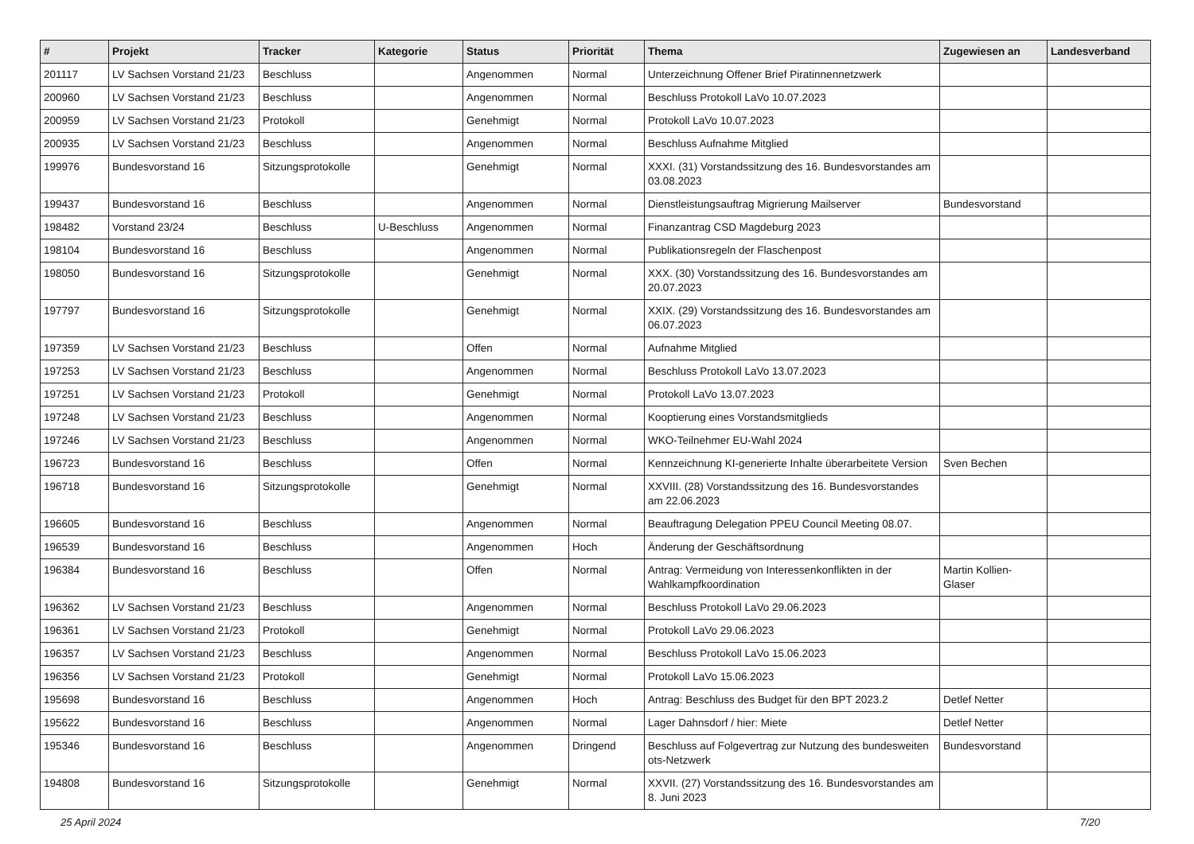| # | Projekt | Tracker | Kategorie | Status | Priorität | Thema | Zugewiesen an | Landesverband |
| --- | --- | --- | --- | --- | --- | --- | --- | --- |
| 201117 | LV Sachsen Vorstand 21/23 | Beschluss | | Angenommen | Normal | Unterzeichnung Offener Brief Piratinnennetzwerk | | |
| 200960 | LV Sachsen Vorstand 21/23 | Beschluss | | Angenommen | Normal | Beschluss Protokoll LaVo 10.07.2023 | | |
| 200959 | LV Sachsen Vorstand 21/23 | Protokoll | | Genehmigt | Normal | Protokoll LaVo 10.07.2023 | | |
| 200935 | LV Sachsen Vorstand 21/23 | Beschluss | | Angenommen | Normal | Beschluss Aufnahme Mitglied | | |
| 199976 | Bundesvorstand 16 | Sitzungsprotokolle | | Genehmigt | Normal | XXXI. (31) Vorstandssitzung des 16. Bundesvorstandes am 03.08.2023 | | |
| 199437 | Bundesvorstand 16 | Beschluss | | Angenommen | Normal | Dienstleistungsauftrag Migrierung Mailserver | Bundesvorstand | |
| 198482 | Vorstand 23/24 | Beschluss | U-Beschluss | Angenommen | Normal | Finanzantrag CSD Magdeburg 2023 | | |
| 198104 | Bundesvorstand 16 | Beschluss | | Angenommen | Normal | Publikationsregeln der Flaschenpost | | |
| 198050 | Bundesvorstand 16 | Sitzungsprotokolle | | Genehmigt | Normal | XXX. (30) Vorstandssitzung des 16. Bundesvorstandes am 20.07.2023 | | |
| 197797 | Bundesvorstand 16 | Sitzungsprotokolle | | Genehmigt | Normal | XXIX. (29) Vorstandssitzung des 16. Bundesvorstandes am 06.07.2023 | | |
| 197359 | LV Sachsen Vorstand 21/23 | Beschluss | | Offen | Normal | Aufnahme Mitglied | | |
| 197253 | LV Sachsen Vorstand 21/23 | Beschluss | | Angenommen | Normal | Beschluss Protokoll LaVo 13.07.2023 | | |
| 197251 | LV Sachsen Vorstand 21/23 | Protokoll | | Genehmigt | Normal | Protokoll LaVo 13.07.2023 | | |
| 197248 | LV Sachsen Vorstand 21/23 | Beschluss | | Angenommen | Normal | Kooptierung eines Vorstandsmitglieds | | |
| 197246 | LV Sachsen Vorstand 21/23 | Beschluss | | Angenommen | Normal | WKO-Teilnehmer EU-Wahl 2024 | | |
| 196723 | Bundesvorstand 16 | Beschluss | | Offen | Normal | Kennzeichnung KI-generierte Inhalte überarbeitete Version | Sven Bechen | |
| 196718 | Bundesvorstand 16 | Sitzungsprotokolle | | Genehmigt | Normal | XXVIII. (28) Vorstandssitzung des 16. Bundesvorstandes am 22.06.2023 | | |
| 196605 | Bundesvorstand 16 | Beschluss | | Angenommen | Normal | Beauftragung Delegation PPEU Council Meeting 08.07. | | |
| 196539 | Bundesvorstand 16 | Beschluss | | Angenommen | Hoch | Änderung der Geschäftsordnung | | |
| 196384 | Bundesvorstand 16 | Beschluss | | Offen | Normal | Antrag: Vermeidung von Interessenkonflikten in der Wahlkampfkoordination | Martin Kollien-Glaser | |
| 196362 | LV Sachsen Vorstand 21/23 | Beschluss | | Angenommen | Normal | Beschluss Protokoll LaVo 29.06.2023 | | |
| 196361 | LV Sachsen Vorstand 21/23 | Protokoll | | Genehmigt | Normal | Protokoll LaVo 29.06.2023 | | |
| 196357 | LV Sachsen Vorstand 21/23 | Beschluss | | Angenommen | Normal | Beschluss Protokoll LaVo 15.06.2023 | | |
| 196356 | LV Sachsen Vorstand 21/23 | Protokoll | | Genehmigt | Normal | Protokoll LaVo 15.06.2023 | | |
| 195698 | Bundesvorstand 16 | Beschluss | | Angenommen | Hoch | Antrag: Beschluss des Budget für den BPT 2023.2 | Detlef Netter | |
| 195622 | Bundesvorstand 16 | Beschluss | | Angenommen | Normal | Lager Dahnsdorf / hier: Miete | Detlef Netter | |
| 195346 | Bundesvorstand 16 | Beschluss | | Angenommen | Dringend | Beschluss auf Folgevertrag zur Nutzung des bundesweiten ots-Netzwerk | Bundesvorstand | |
| 194808 | Bundesvorstand 16 | Sitzungsprotokolle | | Genehmigt | Normal | XXVII. (27) Vorstandssitzung des 16. Bundesvorstandes am 8. Juni 2023 | | |
25 April 2024 7/20